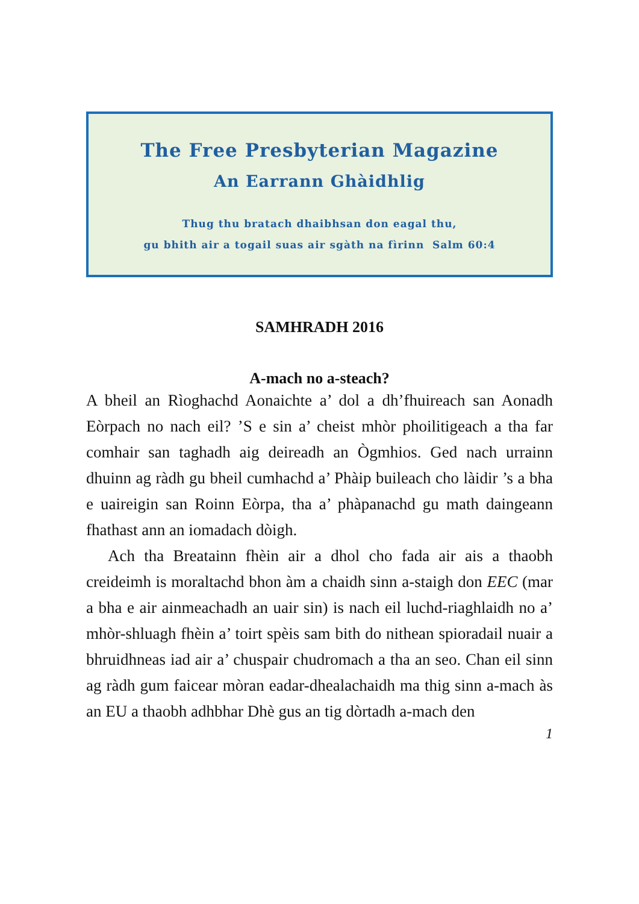The Free Presbyterian Magazine
An Earrann Ghàidhlig
Thug thu bratach dhaibhsan don eagal thu,
gu bhith air a togail suas air sgàth na fìrinn Salm 60:4
SAMHRADH 2016
A-mach no a-steach?
A bheil an Rìoghachd Aonaichte a’ dol a dh’fhuireach san Aonadh Eòrpach no nach eil? ’S e sin a’ cheist mhòr phoilitigeach a tha far comhair san taghadh aig deireadh an Ògmhios. Ged nach urrainn dhuinn ag ràdh gu bheil cumhachd a’ Phàip buileach cho làidir ’s a bha e uaireigin san Roinn Eòrpa, tha a’ phàpanachd gu math daingeann fhathast ann an iomadach dòigh.
Ach tha Breatainn fhèin air a dhol cho fada air ais a thaobh creideimh is moraltachd bhon àm a chaidh sinn a-staigh don EEC (mar a bha e air ainmeachadh an uair sin) is nach eil luchd-riaghlaidh no a’ mhòr-shluagh fhèin a’ toirt spèis sam bith do nithean spioradail nuair a bhruidhneas iad air a’ chuspair chudromach a tha an seo. Chan eil sinn ag ràdh gum faicear mòran eadar-dhealachaidh ma thig sinn a-mach às an EU a thaobh adhbhar Dhè gus an tig dòrtadh a-mach den
1